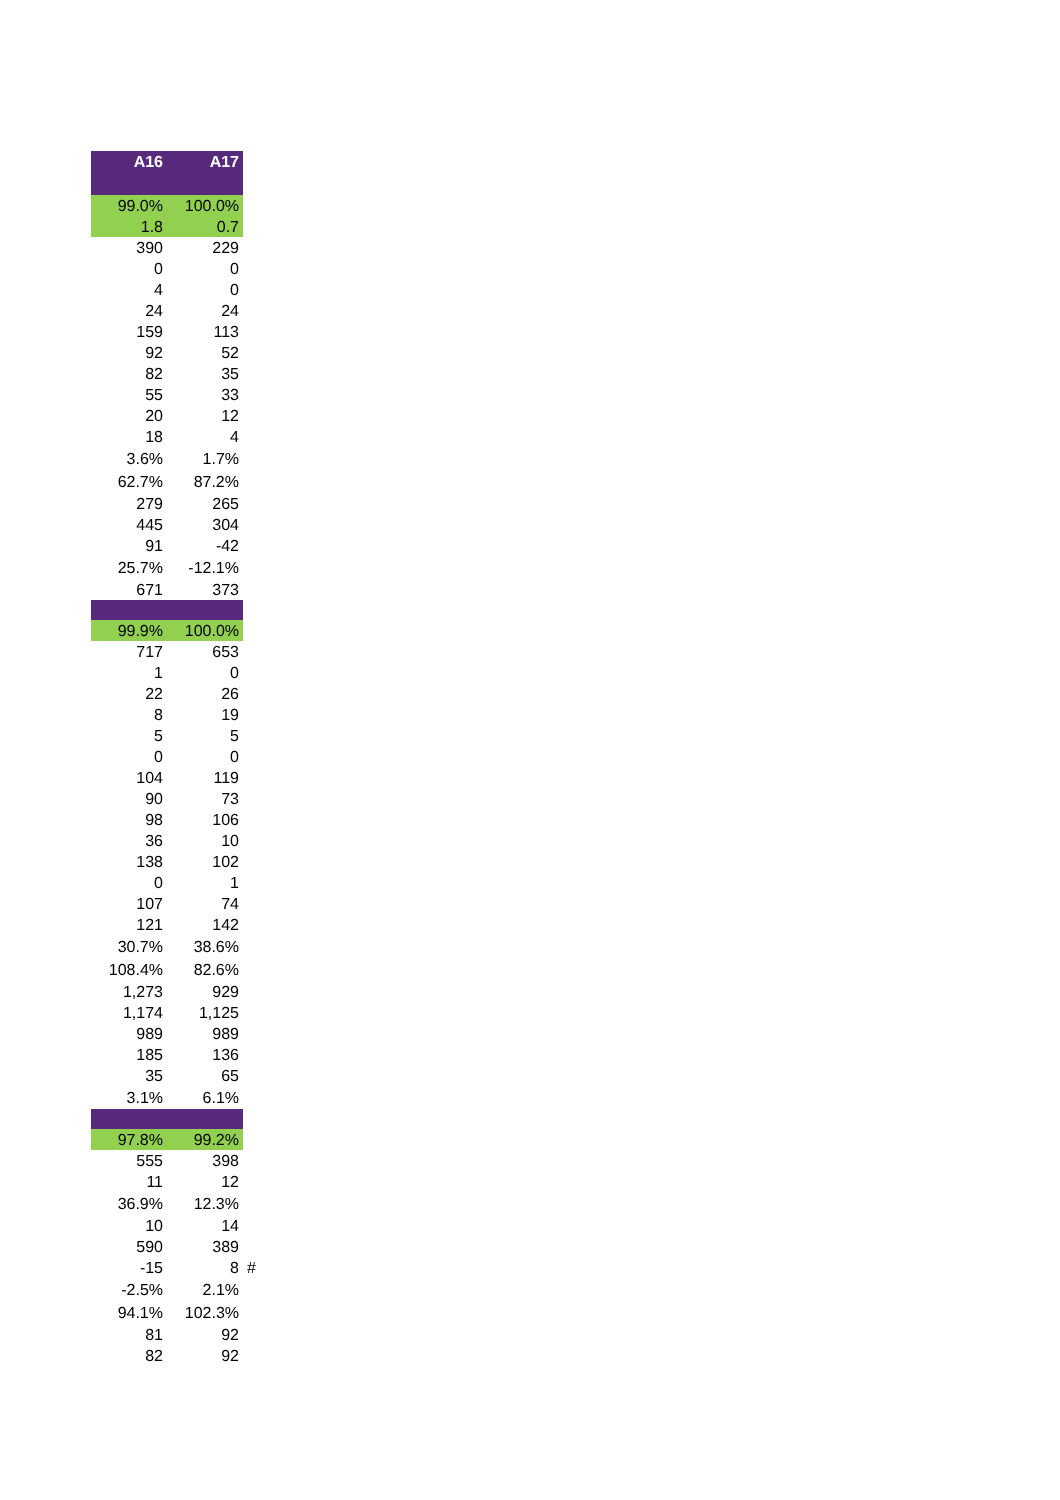| A16 | A17 | |
| --- | --- | --- |
| 99.0% | 100.0% | |
| 1.8 | 0.7 | |
| 390 | 229 | |
| 0 | 0 | |
| 4 | 0 | |
| 24 | 24 | |
| 159 | 113 | |
| 92 | 52 | |
| 82 | 35 | |
| 55 | 33 | |
| 20 | 12 | |
| 18 | 4 | |
| 3.6% | 1.7% | |
| 62.7% | 87.2% | |
| 279 | 265 | |
| 445 | 304 | |
| 91 | -42 | |
| 25.7% | -12.1% | |
| 671 | 373 | |
| 99.9% | 100.0% | |
| 717 | 653 | |
| 1 | 0 | |
| 22 | 26 | |
| 8 | 19 | |
| 5 | 5 | |
| 0 | 0 | |
| 104 | 119 | |
| 90 | 73 | |
| 98 | 106 | |
| 36 | 10 | |
| 138 | 102 | |
| 0 | 1 | |
| 107 | 74 | |
| 121 | 142 | |
| 30.7% | 38.6% | |
| 108.4% | 82.6% | |
| 1,273 | 929 | |
| 1,174 | 1,125 | |
| 989 | 989 | |
| 185 | 136 | |
| 35 | 65 | |
| 3.1% | 6.1% | |
| 97.8% | 99.2% | |
| 555 | 398 | |
| 11 | 12 | |
| 36.9% | 12.3% | |
| 10 | 14 | |
| 590 | 389 | |
| -15 | 8 | # |
| -2.5% | 2.1% | |
| 94.1% | 102.3% | |
| 81 | 92 | |
| 82 | 92 | |